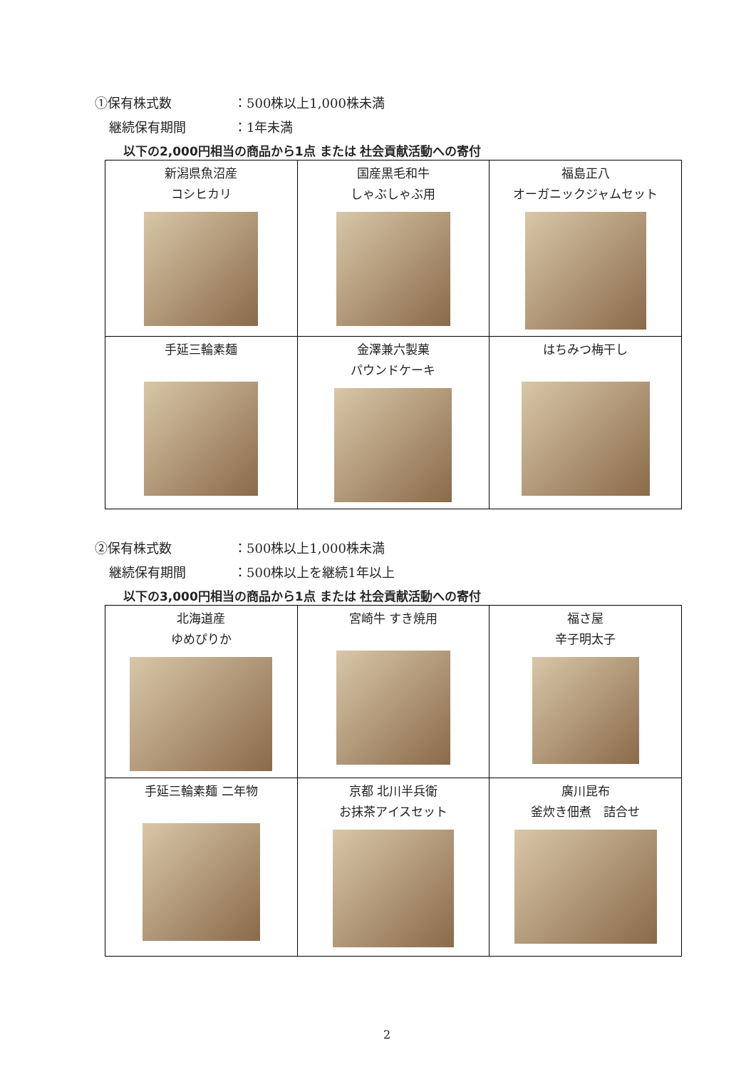①保有株式数 ：500株以上1,000株未満
継続保有期間 ：1年未満
以下の2,000円相当の商品から1点 または 社会貢献活動への寄付
| 新潟県魚沼産 コシヒカリ | 国産黒毛和牛 しゃぶしゃぶ用 | 福島正八 オーガニックジャムセット |
| 手延三輪素麺 | 金澤兼六製菓 パウンドケーキ | はちみつ梅干し |
②保有株式数 ：500株以上1,000株未満
継続保有期間 ：500株以上を継続1年以上
以下の3,000円相当の商品から1点 または 社会貢献活動への寄付
| 北海道産 ゆめぴりか | 宮崎牛 すき焼用 | 福さ屋 辛子明太子 |
| 手延三輪素麺 二年物 | 京都 北川半兵衛 お抹茶アイスセット | 廣川昆布 釜炊き佃煮 詰合せ |
2